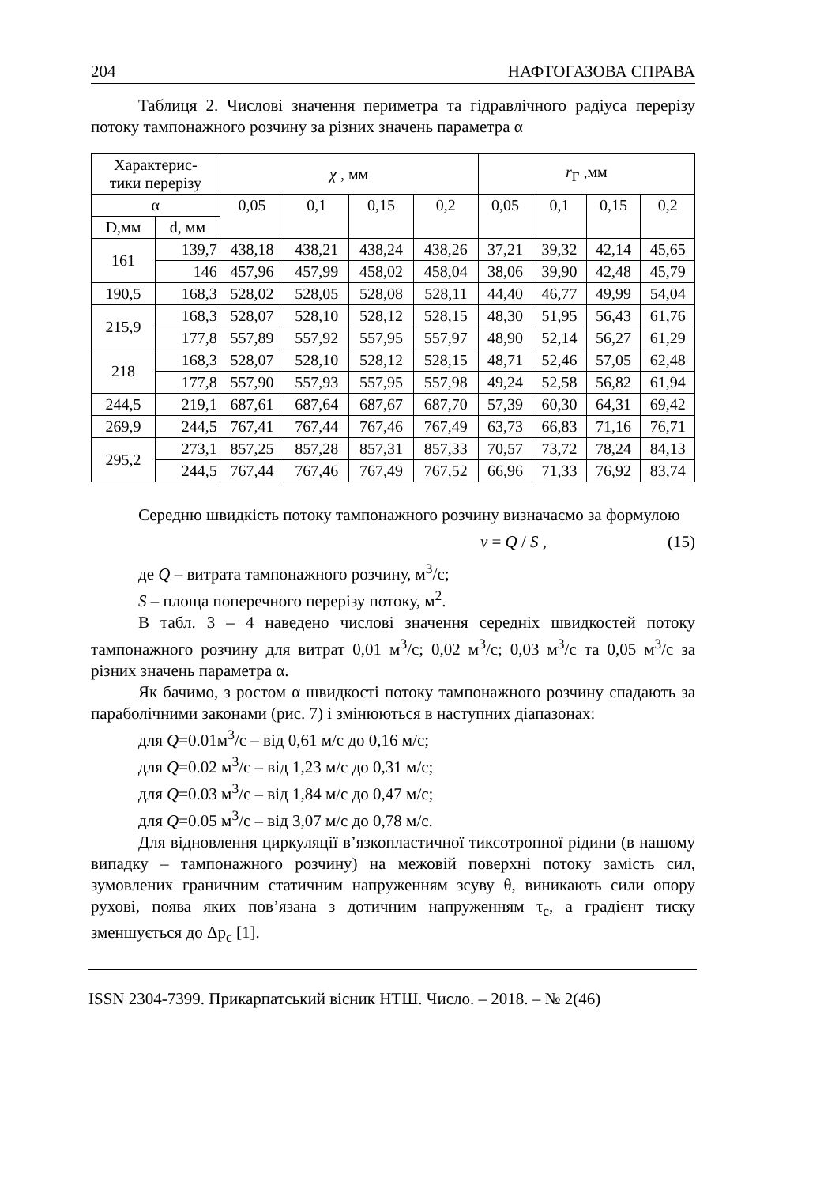204 НАФТОГАЗОВА СПРАВА
Таблиця 2. Числові значення периметра та гідравлічного радіуса перерізу потоку тампонажного розчину за різних значень параметра α
| Характерис- тики перерізу | | χ , мм | | | | r<sub>Г</sub> ,мм | | | |
| --- | --- | --- | --- | --- | --- | --- | --- | --- | --- |
| α | | 0,05 | 0,1 | 0,15 | 0,2 | 0,05 | 0,1 | 0,15 | 0,2 |
| D,мм | d, мм | | | | | | | | |
| 161 | 139,7 | 438,18 | 438,21 | 438,24 | 438,26 | 37,21 | 39,32 | 42,14 | 45,65 |
| | 146 | 457,96 | 457,99 | 458,02 | 458,04 | 38,06 | 39,90 | 42,48 | 45,79 |
| 190,5 | 168,3 | 528,02 | 528,05 | 528,08 | 528,11 | 44,40 | 46,77 | 49,99 | 54,04 |
| 215,9 | 168,3 | 528,07 | 528,10 | 528,12 | 528,15 | 48,30 | 51,95 | 56,43 | 61,76 |
| | 177,8 | 557,89 | 557,92 | 557,95 | 557,97 | 48,90 | 52,14 | 56,27 | 61,29 |
| 218 | 168,3 | 528,07 | 528,10 | 528,12 | 528,15 | 48,71 | 52,46 | 57,05 | 62,48 |
| | 177,8 | 557,90 | 557,93 | 557,95 | 557,98 | 49,24 | 52,58 | 56,82 | 61,94 |
| 244,5 | 219,1 | 687,61 | 687,64 | 687,67 | 687,70 | 57,39 | 60,30 | 64,31 | 69,42 |
| 269,9 | 244,5 | 767,41 | 767,44 | 767,46 | 767,49 | 63,73 | 66,83 | 71,16 | 76,71 |
| 295,2 | 273,1 | 857,25 | 857,28 | 857,31 | 857,33 | 70,57 | 73,72 | 78,24 | 84,13 |
| | 244,5 | 767,44 | 767,46 | 767,49 | 767,52 | 66,96 | 71,33 | 76,92 | 83,74 |
Середню швидкість потоку тампонажного розчину визначаємо за формулою
v = Q / S , (15)
де Q – витрата тампонажного розчину, м<sup>3</sup>/с;
S – площа поперечного перерізу потоку, м<sup>2</sup>.
В табл. 3 – 4 наведено числові значення середніх швидкостей потоку тампонажного розчину для витрат 0,01 м<sup>3</sup>/с; 0,02 м<sup>3</sup>/с; 0,03 м<sup>3</sup>/с та 0,05 м<sup>3</sup>/с за різних значень параметра α.
Як бачимо, з ростом α швидкості потоку тампонажного розчину спадають за параболічними законами (рис. 7) і змінюються в наступних діапазонах:
для Q=0.01м<sup>3</sup>/с – від 0,61 м/с до 0,16 м/с;
для Q=0.02 м<sup>3</sup>/с – від 1,23 м/с до 0,31 м/с;
для Q=0.03 м<sup>3</sup>/с – від 1,84 м/с до 0,47 м/с;
для Q=0.05 м<sup>3</sup>/с – від 3,07 м/с до 0,78 м/с.
Для відновлення циркуляції в’язкопластичної тиксотропної рідини (в нашому випадку – тампонажного розчину) на межовій поверхні потоку замість сил, зумовлених граничним статичним напруженням зсуву θ, виникають сили опору рухові, поява яких пов’язана з дотичним напруженням τ<sub>c</sub>, а градієнт тиску зменшується до Δp<sub>c</sub> [1].
ISSN 2304-7399. Прикарпатський вісник НТШ. Число. – 2018. – № 2(46)